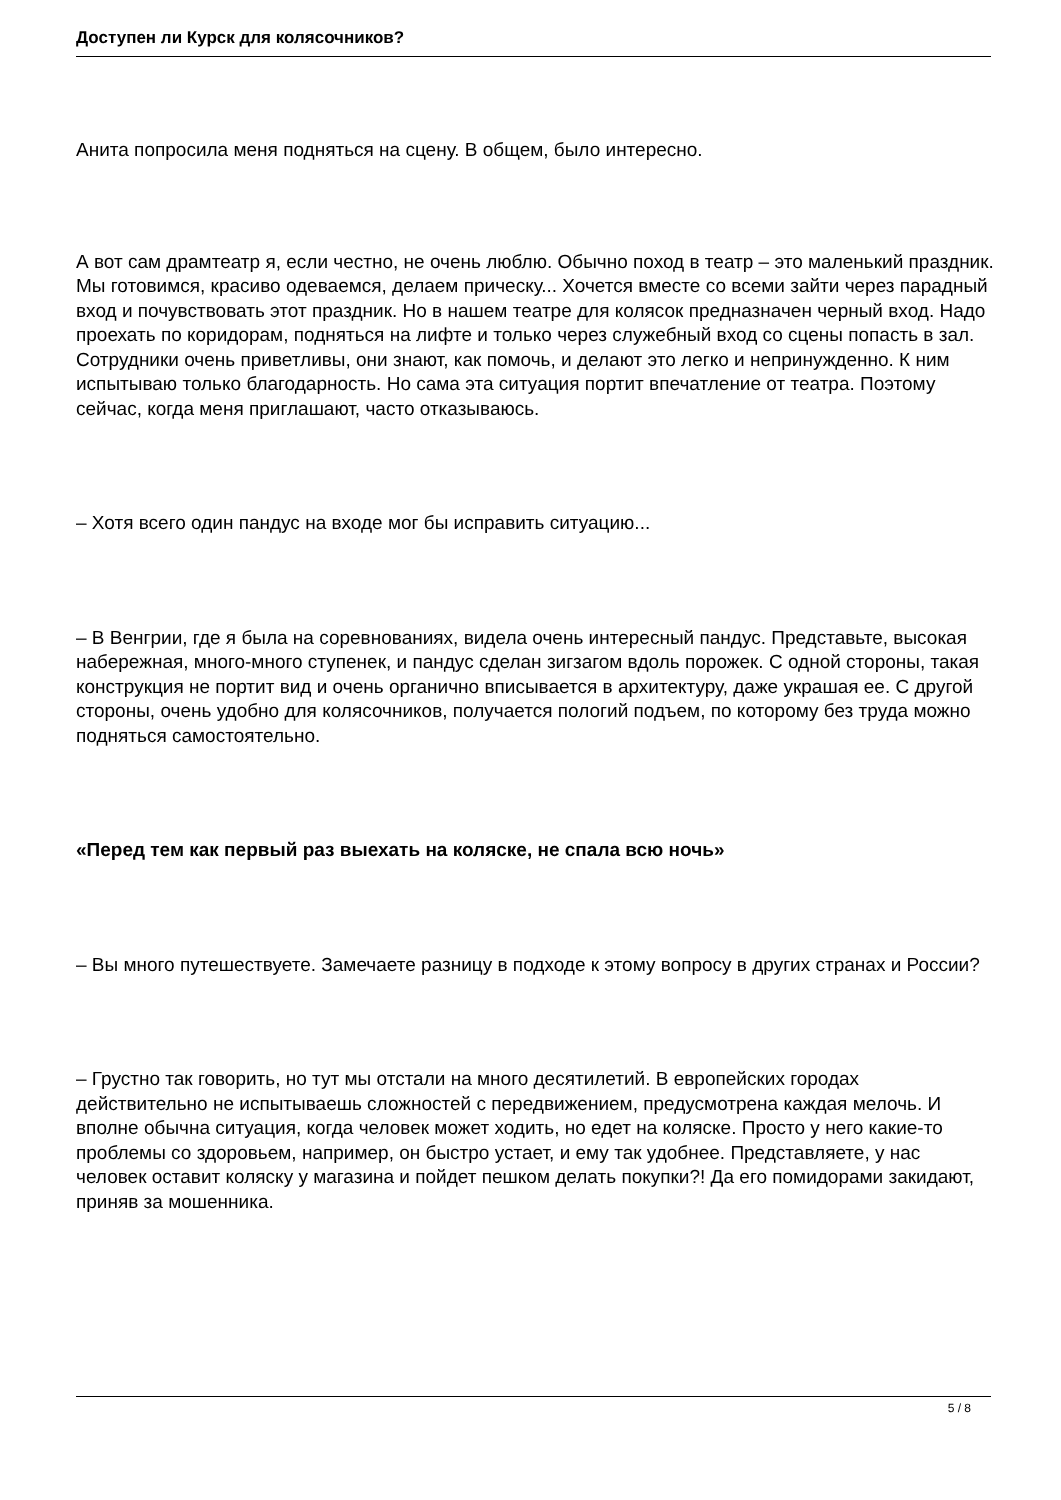Доступен ли Курск для колясочников?
Анита попросила меня подняться на сцену. В общем, было интересно.
А вот сам драмтеатр я, если честно, не очень люблю. Обычно поход в театр – это маленький праздник. Мы готовимся, красиво одеваемся, делаем прическу... Хочется вместе со всеми зайти через парадный вход и почувствовать этот праздник. Но в нашем театре для колясок предназначен черный вход. Надо проехать по коридорам, подняться на лифте и только через служебный вход со сцены попасть в зал. Сотрудники очень приветливы, они знают, как помочь, и делают это легко и непринужденно. К ним испытываю только благодарность. Но сама эта ситуация портит впечатление от театра. Поэтому сейчас, когда меня приглашают, часто отказываюсь.
– Хотя всего один пандус на входе мог бы исправить ситуацию...
– В Венгрии, где я была на соревнованиях, видела очень интересный пандус. Представьте, высокая набережная, много-много ступенек, и пандус сделан зигзагом вдоль порожек. С одной стороны, такая конструкция не портит вид и очень органично вписывается в архитектуру, даже украшая ее. С другой стороны, очень удобно для колясочников, получается пологий подъем, по которому без труда можно подняться самостоятельно.
«Перед тем как первый раз выехать на коляске, не спала всю ночь»
– Вы много путешествуете. Замечаете разницу в подходе к этому вопросу в других странах и России?
– Грустно так говорить, но тут мы отстали на много десятилетий. В европейских городах действительно не испытываешь сложностей с передвижением, предусмотрена каждая мелочь. И вполне обычна ситуация, когда человек может ходить, но едет на коляске. Просто у него какие-то проблемы со здоровьем, например, он быстро устает, и ему так удобнее. Представляете, у нас человек оставит коляску у магазина и пойдет пешком делать покупки?! Да его помидорами закидают, приняв за мошенника.
5 / 8